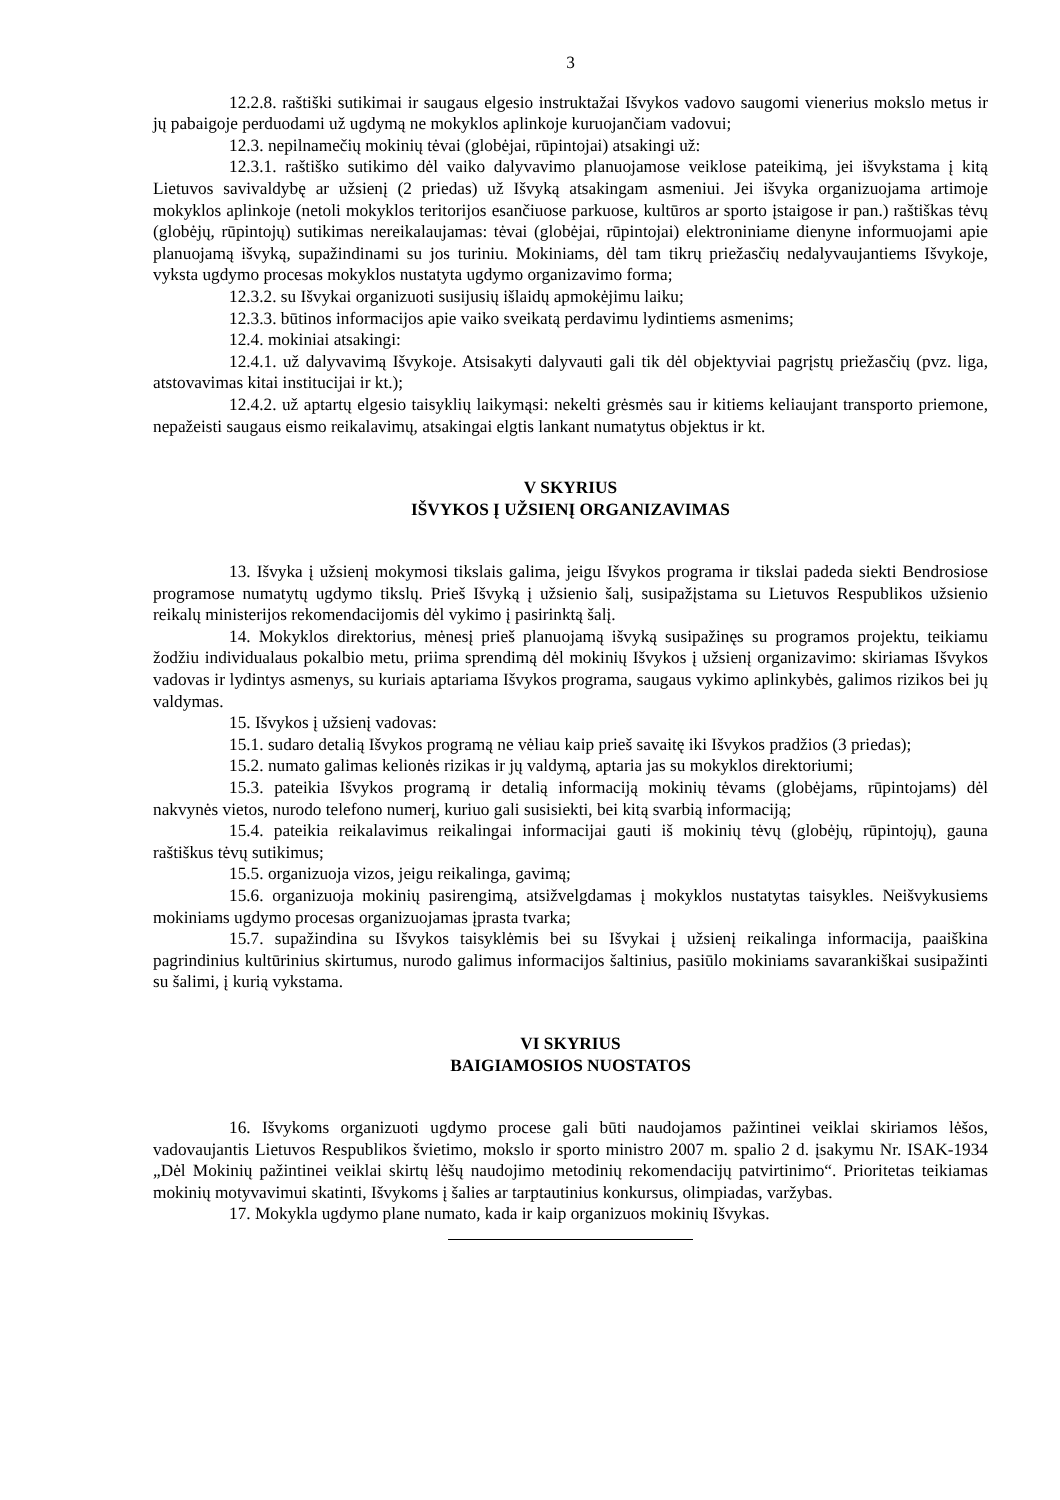3
12.2.8. raštiški sutikimai ir saugaus elgesio instruktažai Išvykos vadovo saugomi vienerius mokslo metus ir jų pabaigoje perduodami už ugdymą ne mokyklos aplinkoje kuruojančiam vadovui;
12.3. nepilnamečių mokinių tėvai (globėjai, rūpintojai) atsakingi už:
12.3.1. raštiško sutikimo dėl vaiko dalyvavimo planuojamose veiklose pateikimą, jei išvykstama į kitą Lietuvos savivaldybę ar užsienį (2 priedas) už Išvyką atsakingam asmeniui. Jei išvyka organizuojama artimoje mokyklos aplinkoje (netoli mokyklos teritorijos esančiuose parkuose, kultūros ar sporto įstaigose ir pan.) raštiškas tėvų (globėjų, rūpintojų) sutikimas nereikalaujamas: tėvai (globėjai, rūpintojai) elektroniniame dienyne informuojami apie planuojamą išvyką, supažindinami su jos turiniu. Mokiniams, dėl tam tikrų priežasčių nedalyvaujantiems Išvykoje, vyksta ugdymo procesas mokyklos nustatyta ugdymo organizavimo forma;
12.3.2. su Išvykai organizuoti susijusių išlaidų apmokėjimu laiku;
12.3.3. būtinos informacijos apie vaiko sveikatą perdavimu lydintiems asmenims;
12.4. mokiniai atsakingi:
12.4.1. už dalyvavimą Išvykoje. Atsisakyti dalyvauti gali tik dėl objektyviai pagrįstų priežasčių (pvz. liga, atstovavimas kitai institucijai ir kt.);
12.4.2. už aptartų elgesio taisyklių laikymąsi: nekelti grėsmės sau ir kitiems keliaujant transporto priemone, nepažeisti saugaus eismo reikalavimų, atsakingai elgtis lankant numatytus objektus ir kt.
V SKYRIUS
IŠVYKOS Į UŽSIENĮ ORGANIZAVIMAS
13. Išvyka į užsienį mokymosi tikslais galima, jeigu Išvykos programa ir tikslai padeda siekti Bendrosiose programose numatytų ugdymo tikslų. Prieš Išvyką į užsienio šalį, susipažįstama su Lietuvos Respublikos užsienio reikalų ministerijos rekomendacijomis dėl vykimo į pasirinktą šalį.
14. Mokyklos direktorius, mėnesį prieš planuojamą išvyką susipažinęs su programos projektu, teikiamu žodžiu individualaus pokalbio metu, priima sprendimą dėl mokinių Išvykos į užsienį organizavimo: skiriamas Išvykos vadovas ir lydintys asmenys, su kuriais aptariama Išvykos programa, saugaus vykimo aplinkybės, galimos rizikos bei jų valdymas.
15. Išvykos į užsienį vadovas:
15.1. sudaro detalią Išvykos programą ne vėliau kaip prieš savaitę iki Išvykos pradžios (3 priedas);
15.2. numato galimas kelionės rizikas ir jų valdymą, aptaria jas su mokyklos direktoriumi;
15.3. pateikia Išvykos programą ir detalią informaciją mokinių tėvams (globėjams, rūpintojams) dėl nakvynės vietos, nurodo telefono numerį, kuriuo gali susisiekti, bei kitą svarbią informaciją;
15.4. pateikia reikalavimus reikalingai informacijai gauti iš mokinių tėvų (globėjų, rūpintojų), gauna raštiškus tėvų sutikimus;
15.5. organizuoja vizos, jeigu reikalinga, gavimą;
15.6. organizuoja mokinių pasirengimą, atsižvelgdamas į mokyklos nustatytas taisykles. Neišvykusiems mokiniams ugdymo procesas organizuojamas įprasta tvarka;
15.7. supažindina su Išvykos taisyklėmis bei su Išvykai į užsienį reikalinga informacija, paaiškina pagrindinius kultūrinius skirtumus, nurodo galimus informacijos šaltinius, pasiūlo mokiniams savarankiškai susipažinti su šalimi, į kurią vykstama.
VI SKYRIUS
BAIGIAMOSIOS NUOSTATOS
16. Išvykoms organizuoti ugdymo procese gali būti naudojamos pažintinei veiklai skiriamos lėšos, vadovaujantis Lietuvos Respublikos švietimo, mokslo ir sporto ministro 2007 m. spalio 2 d. įsakymu Nr. ISAK-1934 „Dėl Mokinių pažintinei veiklai skirtų lėšų naudojimo metodinių rekomendacijų patvirtinimo“. Prioritetas teikiamas mokinių motyvavimui skatinti, Išvykoms į šalies ar tarptautinius konkursus, olimpiadas, varžybas.
17. Mokykla ugdymo plane numato, kada ir kaip organizuos mokinių Išvykas.